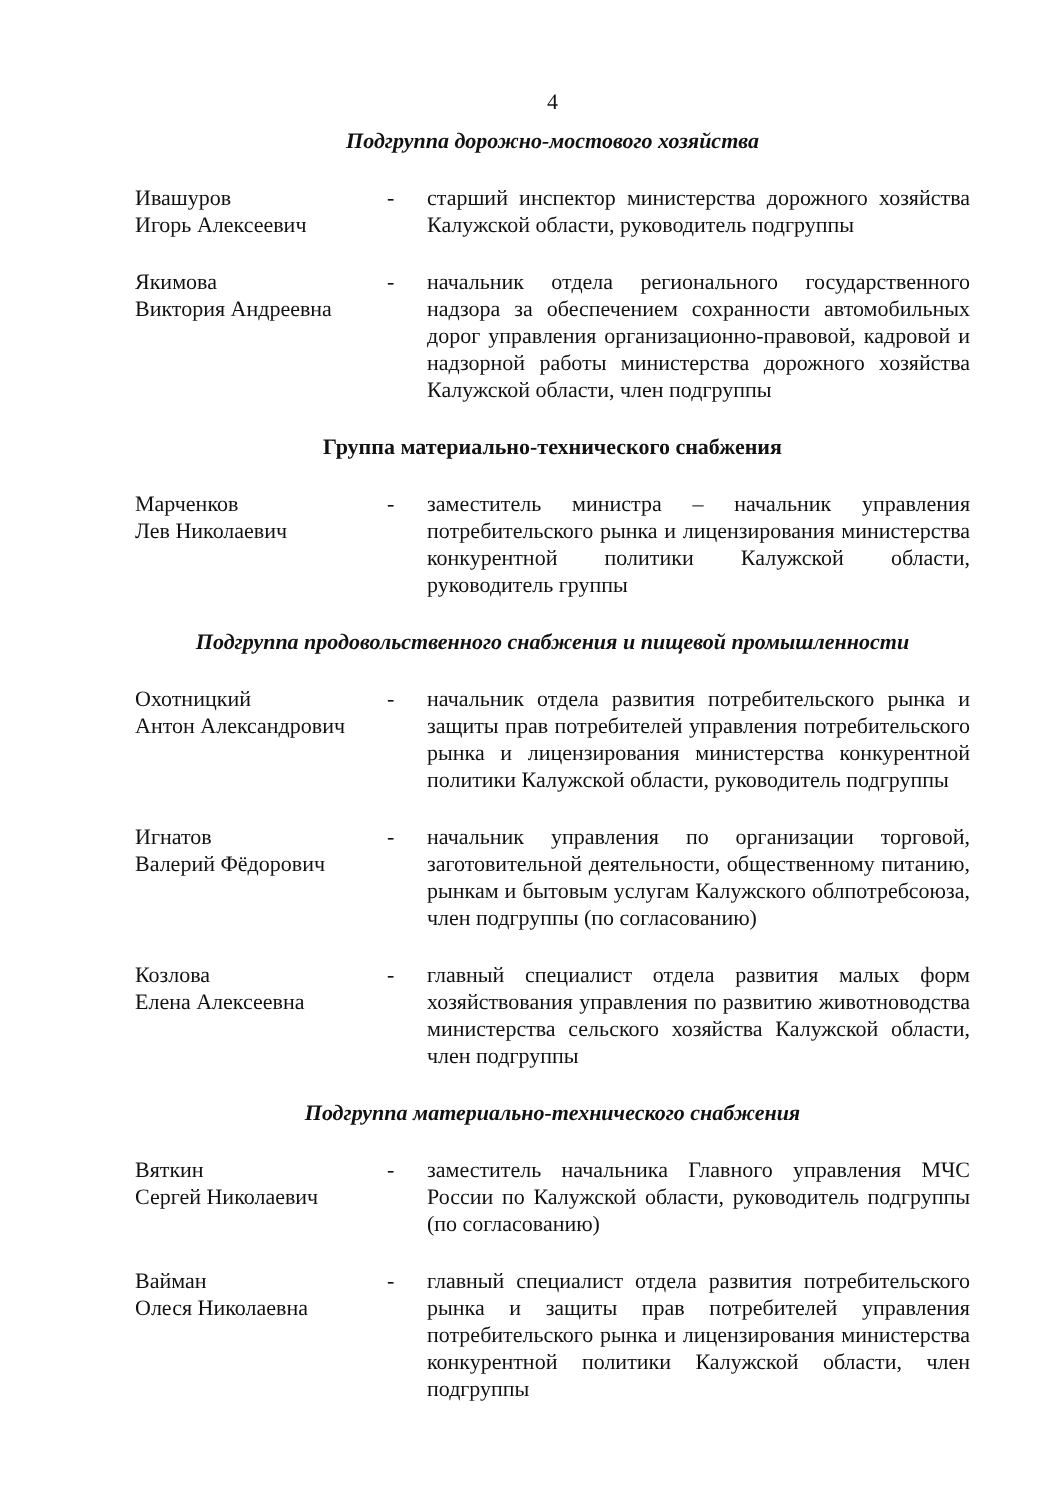4
Подгруппа дорожно-мостового хозяйства
Ивашуров
Игорь Алексеевич
- старший инспектор министерства дорожного хозяйства Калужской области, руководитель подгруппы
Якимова
Виктория Андреевна
- начальник отдела регионального государственного надзора за обеспечением сохранности автомобильных дорог управления организационно-правовой, кадровой и надзорной работы министерства дорожного хозяйства Калужской области, член подгруппы
Группа материально-технического снабжения
Марченков
Лев Николаевич
- заместитель министра – начальник управления потребительского рынка и лицензирования министерства конкурентной политики Калужской области, руководитель группы
Подгруппа продовольственного снабжения и пищевой промышленности
Охотницкий
Антон Александрович
- начальник отдела развития потребительского рынка и защиты прав потребителей управления потребительского рынка и лицензирования министерства конкурентной политики Калужской области, руководитель подгруппы
Игнатов
Валерий Фёдорович
- начальник управления по организации торговой, заготовительной деятельности, общественному питанию, рынкам и бытовым услугам Калужского облпотребсоюза, член подгруппы (по согласованию)
Козлова
Елена Алексеевна
- главный специалист отдела развития малых форм хозяйствования управления по развитию животноводства министерства сельского хозяйства Калужской области, член подгруппы
Подгруппа материально-технического снабжения
Вяткин
Сергей Николаевич
- заместитель начальника Главного управления МЧС России по Калужской области, руководитель подгруппы (по согласованию)
Вайман
Олеся Николаевна
- главный специалист отдела развития потребительского рынка и защиты прав потребителей управления потребительского рынка и лицензирования министерства конкурентной политики Калужской области, член подгруппы